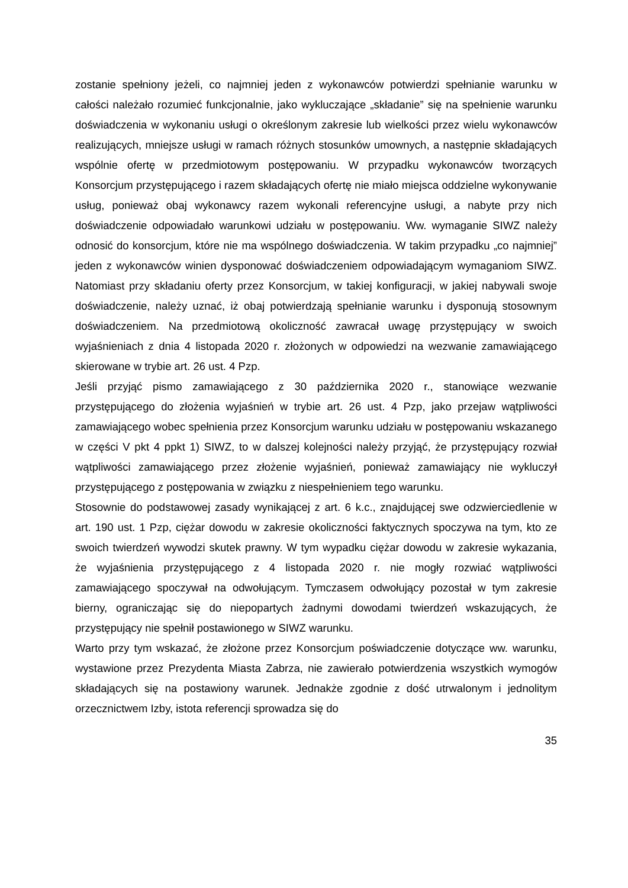zostanie spełniony jeżeli, co najmniej jeden z wykonawców potwierdzi spełnianie warunku w całości należało rozumieć funkcjonalnie, jako wykluczające „składanie” się na spełnienie warunku doświadczenia w wykonaniu usługi o określonym zakresie lub wielkości przez wielu wykonawców realizujących, mniejsze usługi w ramach różnych stosunków umownych, a następnie składających wspólnie ofertę w przedmiotowym postępowaniu. W przypadku wykonawców tworzących Konsorcjum przystępującego i razem składających ofertę nie miało miejsca oddzielne wykonywanie usług, ponieważ obaj wykonawcy razem wykonali referencyjne usługi, a nabyte przy nich doświadczenie odpowiadało warunkowi udziału w postępowaniu. Ww. wymaganie SIWZ należy odnosić do konsorcjum, które nie ma wspólnego doświadczenia. W takim przypadku „co najmniej” jeden z wykonawców winien dysponować doświadczeniem odpowiadającym wymaganiom SIWZ. Natomiast przy składaniu oferty przez Konsorcjum, w takiej konfiguracji, w jakiej nabywali swoje doświadczenie, należy uznać, iż obaj potwierdzają spełnianie warunku i dysponują stosownym doświadczeniem. Na przedmiotową okoliczność zawracał uwagę przystępujący w swoich wyjaśnieniach z dnia 4 listopada 2020 r. złożonych w odpowiedzi na wezwanie zamawiającego skierowane w trybie art. 26 ust. 4 Pzp.
Jeśli przyjąć pismo zamawiającego z 30 października 2020 r., stanowiące wezwanie przystępującego do złożenia wyjaśnień w trybie art. 26 ust. 4 Pzp, jako przejaw wątpliwości zamawiającego wobec spełnienia przez Konsorcjum warunku udziału w postępowaniu wskazanego w części V pkt 4 ppkt 1) SIWZ, to w dalszej kolejności należy przyjąć, że przystępujący rozwiał wątpliwości zamawiającego przez złożenie wyjaśnień, ponieważ zamawiający nie wykluczył przystępującego z postępowania w związku z niespełnieniem tego warunku.
Stosownie do podstawowej zasady wynikającej z art. 6 k.c., znajdującej swe odzwierciedlenie w art. 190 ust. 1 Pzp, ciężar dowodu w zakresie okoliczności faktycznych spoczywa na tym, kto ze swoich twierdzeń wywodzi skutek prawny. W tym wypadku ciężar dowodu w zakresie wykazania, że wyjaśnienia przystępującego z 4 listopada 2020 r. nie mogły rozwiać wątpliwości zamawiającego spoczywał na odwołującym. Tymczasem odwołujący pozostał w tym zakresie bierny, ograniczając się do niepopartych żadnymi dowodami twierdzeń wskazujących, że przystępujący nie spełnił postawionego w SIWZ warunku.
Warto przy tym wskazać, że złożone przez Konsorcjum poświadczenie dotyczące ww. warunku, wystawione przez Prezydenta Miasta Zabrza, nie zawierało potwierdzenia wszystkich wymogów składających się na postawiony warunek. Jednakże zgodnie z dość utrwalonym i jednolitym orzecznictwem Izby, istota referencji sprowadza się do
35